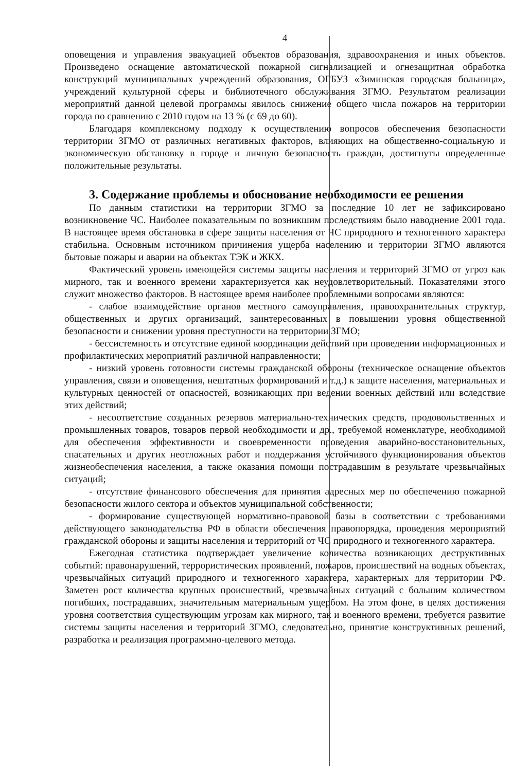4
оповещения и управления эвакуацией объектов образования, здравоохранения и иных объектов. Произведено оснащение автоматической пожарной сигнализацией и огнезащитная обработка конструкций муниципальных учреждений образования, ОГБУЗ «Зиминская городская больница», учреждений культурной сферы и библиотечного обслуживания ЗГМО. Результатом реализации мероприятий данной целевой программы явилось снижение общего числа пожаров на территории города по сравнению с 2010 годом на 13 % (с 69 до 60).
Благодаря комплексному подходу к осуществлению вопросов обеспечения безопасности территории ЗГМО от различных негативных факторов, влияющих на общественно-социальную и экономическую обстановку в городе и личную безопасность граждан, достигнуты определенные положительные результаты.
3. Содержание проблемы и обоснование необходимости ее решения
По данным статистики на территории ЗГМО за последние 10 лет не зафиксировано возникновение ЧС. Наиболее показательным по возникшим последствиям было наводнение 2001 года. В настоящее время обстановка в сфере защиты населения от ЧС природного и техногенного характера стабильна. Основным источником причинения ущерба населению и территории ЗГМО являются бытовые пожары и аварии на объектах ТЭК и ЖКХ.
Фактический уровень имеющейся системы защиты населения и территорий ЗГМО от угроз как мирного, так и военного времени характеризуется как неудовлетворительный. Показателями этого служит множество факторов. В настоящее время наиболее проблемными вопросами являются:
- слабое взаимодействие органов местного самоуправления, правоохранительных структур, общественных и других организаций, заинтересованных в повышении уровня общественной безопасности и снижении уровня преступности на территории ЗГМО;
- бессистемность и отсутствие единой координации действий при проведении информационных и профилактических мероприятий различной направленности;
- низкий уровень готовности системы гражданской обороны (техническое оснащение объектов управления, связи и оповещения, нештатных формирований и т.д.) к защите населения, материальных и культурных ценностей от опасностей, возникающих при ведении военных действий или вследствие этих действий;
- несоответствие созданных резервов материально-технических средств, продовольственных и промышленных товаров, товаров первой необходимости и др., требуемой номенклатуре, необходимой для обеспечения эффективности и своевременности проведения аварийно-восстановительных, спасательных и других неотложных работ и поддержания устойчивого функционирования объектов жизнеобеспечения населения, а также оказания помощи пострадавшим в результате чрезвычайных ситуаций;
- отсутствие финансового обеспечения для принятия адресных мер по обеспечению пожарной безопасности жилого сектора и объектов муниципальной собственности;
- формирование существующей нормативно-правовой базы в соответствии с требованиями действующего законодательства РФ в области обеспечения правопорядка, проведения мероприятий гражданской обороны и защиты населения и территорий от ЧС природного и техногенного характера.
Ежегодная статистика подтверждает увеличение количества возникающих деструктивных событий: правонарушений, террористических проявлений, пожаров, происшествий на водных объектах, чрезвычайных ситуаций природного и техногенного характера, характерных для территории РФ. Заметен рост количества крупных происшествий, чрезвычайных ситуаций с большим количеством погибших, пострадавших, значительным материальным ущербом. На этом фоне, в целях достижения уровня соответствия существующим угрозам как мирного, так и военного времени, требуется развитие системы защиты населения и территорий ЗГМО, следовательно, принятие конструктивных решений, разработка и реализация программно-целевого метода.